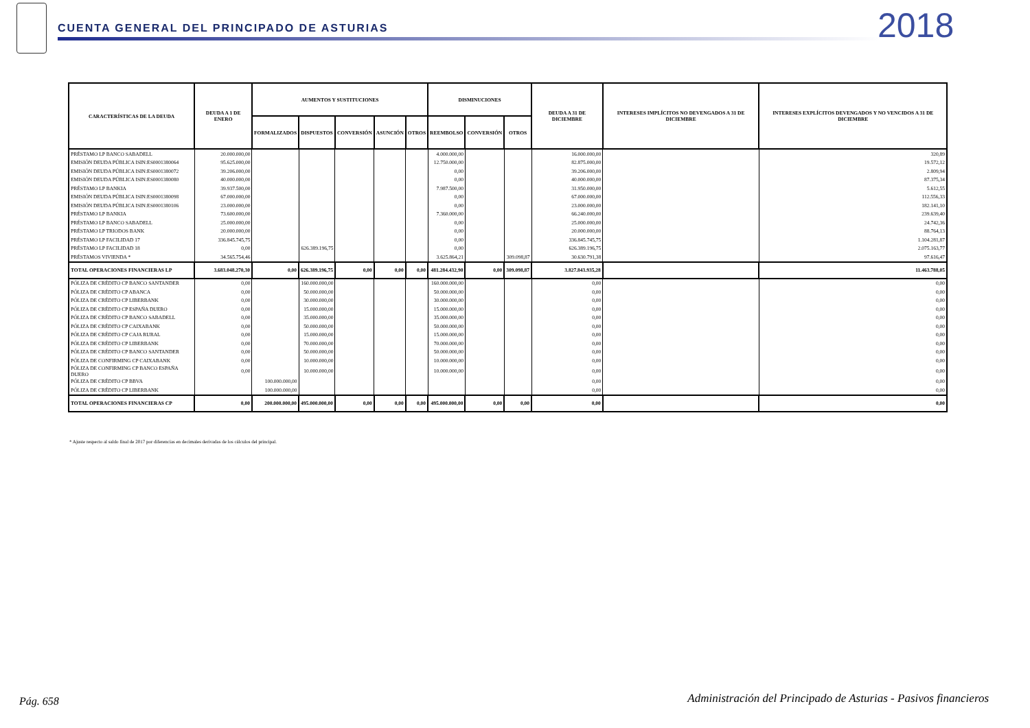CUENTA GENERAL DEL PRINCIPADO DE ASTURIAS
2018
| CARACTERÍSTICAS DE LA DEUDA | DEUDA A 1 DE ENERO | AUMENTOS Y SUSTITUCIONES | | | | | DISMINUCIONES | | | DEUDA A 31 DE DICIEMBRE | INTERESES IMPLÍCITOS NO DEVENGADOS A 31 DE DICIEMBRE | INTERESES EXPLÍCITOS DEVENGADOS Y NO VENCIDOS A 31 DE DICIEMBRE |
| --- | --- | --- | --- | --- | --- | --- | --- | --- | --- | --- | --- | --- |
| | | FORMALIZADOS | DISPUESTOS | CONVERSIÓN | ASUNCIÓN | OTROS | REEMBOLSO | CONVERSIÓN | OTROS | | | |
| PRÉSTAMO LP BANCO SABADELL | 20.000.000,00 | | | | | | 4.000.000,00 | | | 16.000.000,00 | | 320,89 |
| EMISIÓN DEUDA PÚBLICA ISIN:ES0001380064 | 95.625.000,00 | | | | | | 12.750.000,00 | | | 82.875.000,00 | | 19.572,12 |
| EMISIÓN DEUDA PÚBLICA ISIN:ES0001380072 | 39.206.000,00 | | | | | | 0,00 | | | 39.206.000,00 | | 2.809,94 |
| EMISIÓN DEUDA PÚBLICA ISIN:ES0001380080 | 40.000.000,00 | | | | | | 0,00 | | | 40.000.000,00 | | 87.375,34 |
| PRÉSTAMO LP BANKIA | 39.937.500,00 | | | | | | 7.987.500,00 | | | 31.950.000,00 | | 5.612,55 |
| EMISIÓN DEUDA PÚBLICA ISIN:ES0001380098 | 67.000.000,00 | | | | | | 0,00 | | | 67.000.000,00 | | 112.556,33 |
| EMISIÓN DEUDA PÚBLICA ISIN:ES0001380106 | 23.000.000,00 | | | | | | 0,00 | | | 23.000.000,00 | | 182.141,10 |
| PRÉSTAMO LP BANKIA | 73.600.000,00 | | | | | | 7.360.000,00 | | | 66.240.000,00 | | 239.639,40 |
| PRÉSTAMO LP BANCO SABADELL | 25.000.000,00 | | | | | | 0,00 | | | 25.000.000,00 | | 24.742,36 |
| PRÉSTAMO LP TRIODOS BANK | 20.000.000,00 | | | | | | 0,00 | | | 20.000.000,00 | | 88.764,13 |
| PRÉSTAMO LP FACILIDAD 17 | 336.845.745,75 | | | | | | 0,00 | | | 336.845.745,75 | | 1.104.281,87 |
| PRÉSTAMO LP FACILIDAD 18 | 0,00 | | 626.389.196,75 | | | | 0,00 | | | 626.389.196,75 | | 2.075.163,77 |
| PRÉSTAMOS VIVIENDA * | 34.565.754,46 | | | | | | 3.625.864,21 | | 309.098,87 | 30.630.791,38 | | 97.616,47 |
| TOTAL OPERACIONES FINANCIERAS LP | 3.683.048.270,30 | 0,00 | 626.389.196,75 | 0,00 | 0,00 | 0,00 | 481.284.432,90 | 0,00 | 309.098,87 | 3.827.843.935,28 | | 11.463.788,05 |
| PÓLIZA DE CRÉDITO CP BANCO SANTANDER | 0,00 | | 160.000.000,00 | | | | 160.000.000,00 | | | 0,00 | | 0,00 |
| PÓLIZA DE CRÉDITO CP ABANCA | 0,00 | | 50.000.000,00 | | | | 50.000.000,00 | | | 0,00 | | 0,00 |
| PÓLIZA DE CRÉDITO CP LIBERBANK | 0,00 | | 30.000.000,00 | | | | 30.000.000,00 | | | 0,00 | | 0,00 |
| PÓLIZA DE CRÉDITO CP ESPAÑA DUERO | 0,00 | | 15.000.000,00 | | | | 15.000.000,00 | | | 0,00 | | 0,00 |
| PÓLIZA DE CRÉDITO CP BANCO SABADELL | 0,00 | | 35.000.000,00 | | | | 35.000.000,00 | | | 0,00 | | 0,00 |
| PÓLIZA DE CRÉDITO CP CAIXABANK | 0,00 | | 50.000.000,00 | | | | 50.000.000,00 | | | 0,00 | | 0,00 |
| PÓLIZA DE CRÉDITO CP CAJA RURAL | 0,00 | | 15.000.000,00 | | | | 15.000.000,00 | | | 0,00 | | 0,00 |
| PÓLIZA DE CRÉDITO CP LIBERBANK | 0,00 | | 70.000.000,00 | | | | 70.000.000,00 | | | 0,00 | | 0,00 |
| PÓLIZA DE CRÉDITO CP BANCO SANTANDER | 0,00 | | 50.000.000,00 | | | | 50.000.000,00 | | | 0,00 | | 0,00 |
| PÓLIZA DE CONFIRMING CP CAIXABANK | 0,00 | | 10.000.000,00 | | | | 10.000.000,00 | | | 0,00 | | 0,00 |
| PÓLIZA DE CONFIRMING CP BANCO ESPAÑA DUERO | 0,00 | | 10.000.000,00 | | | | 10.000.000,00 | | | 0,00 | | 0,00 |
| PÓLIZA DE CRÉDITO CP BBVA | | 100.000.000,00 | | | | | | | | 0,00 | | 0,00 |
| PÓLIZA DE CRÉDITO CP LIBERBANK | | 100.000.000,00 | | | | | | | | 0,00 | | 0,00 |
| TOTAL OPERACIONES FINANCIERAS CP | 0,00 | 200.000.000,00 | 495.000.000,00 | 0,00 | 0,00 | 0,00 | 495.000.000,00 | 0,00 | 0,00 | 0,00 | | 0,00 |
* Ajuste respecto al saldo final de 2017 por diferencias en decimales derivadas de los cálculos del principal.
Pág. 658
Administración del Principado de Asturias - Pasivos financieros